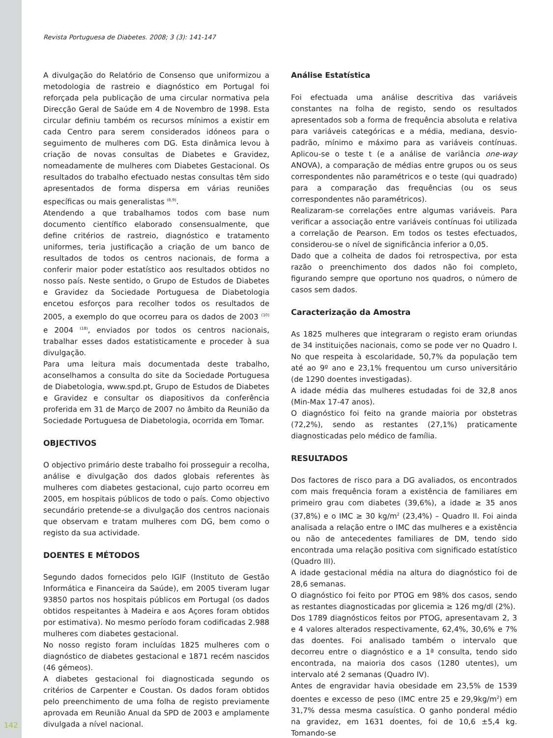Revista Portuguesa de Diabetes. 2008; 3 (3): 141-147
A divulgação do Relatório de Consenso que uniformizou a metodologia de rastreio e diagnóstico em Portugal foi reforçada pela publicação de uma circular normativa pela Direcção Geral de Saúde em 4 de Novembro de 1998. Esta circular definiu também os recursos mínimos a existir em cada Centro para serem considerados idóneos para o seguimento de mulheres com DG. Esta dinâmica levou à criação de novas consultas de Diabetes e Gravidez, nomeadamente de mulheres com Diabetes Gestacional. Os resultados do trabalho efectuado nestas consultas têm sido apresentados de forma dispersa em várias reuniões específicas ou mais generalistas <sup>(8,9)</sup>.
Atendendo a que trabalhamos todos com base num documento científico elaborado consensualmente, que define critérios de rastreio, diagnóstico e tratamento uniformes, teria justificação a criação de um banco de resultados de todos os centros nacionais, de forma a conferir maior poder estatístico aos resultados obtidos no nosso país. Neste sentido, o Grupo de Estudos de Diabetes e Gravidez da Sociedade Portuguesa de Diabetologia encetou esforços para recolher todos os resultados de 2005, a exemplo do que ocorreu para os dados de 2003 <sup>(10)</sup> e 2004 <sup>(18)</sup>, enviados por todos os centros nacionais, trabalhar esses dados estatisticamente e proceder à sua divulgação.
Para uma leitura mais documentada deste trabalho, aconselhamos a consulta do site da Sociedade Portuguesa de Diabetologia, www.spd.pt, Grupo de Estudos de Diabetes e Gravidez e consultar os diapositivos da conferência proferida em 31 de Março de 2007 no âmbito da Reunião da Sociedade Portuguesa de Diabetologia, ocorrida em Tomar.
OBJECTIVOS
O objectivo primário deste trabalho foi prosseguir a recolha, análise e divulgação dos dados globais referentes às mulheres com diabetes gestacional, cujo parto ocorreu em 2005, em hospitais públicos de todo o país. Como objectivo secundário pretende-se a divulgação dos centros nacionais que observam e tratam mulheres com DG, bem como o registo da sua actividade.
DOENTES E MÉTODOS
Segundo dados fornecidos pelo IGIF (Instituto de Gestão Informática e Financeira da Saúde), em 2005 tiveram lugar 93850 partos nos hospitais públicos em Portugal (os dados obtidos respeitantes à Madeira e aos Açores foram obtidos por estimativa). No mesmo período foram codificadas 2.988 mulheres com diabetes gestacional.
No nosso registo foram incluídas 1825 mulheres com o diagnóstico de diabetes gestacional e 1871 recém nascidos (46 gémeos).
A diabetes gestacional foi diagnosticada segundo os critérios de Carpenter e Coustan. Os dados foram obtidos pelo preenchimento de uma folha de registo previamente aprovada em Reunião Anual da SPD de 2003 e amplamente divulgada a nível nacional.
Análise Estatística
Foi efectuada uma análise descritiva das variáveis constantes na folha de registo, sendo os resultados apresentados sob a forma de frequência absoluta e relativa para variáveis categóricas e a média, mediana, desvio-padrão, mínimo e máximo para as variáveis contínuas. Aplicou-se o teste t (e a análise de variância one-way ANOVA), a comparação de médias entre grupos ou os seus correspondentes não paramétricos e o teste (qui quadrado) para a comparação das frequências (ou os seus correspondentes não paramétricos).
Realizaram-se correlações entre algumas variáveis. Para verificar a associação entre variáveis contínuas foi utilizada a correlação de Pearson. Em todos os testes efectuados, considerou-se o nível de significância inferior a 0,05.
Dado que a colheita de dados foi retrospectiva, por esta razão o preenchimento dos dados não foi completo, figurando sempre que oportuno nos quadros, o número de casos sem dados.
Caracterização da Amostra
As 1825 mulheres que integraram o registo eram oriundas de 34 instituições nacionais, como se pode ver no Quadro I. No que respeita à escolaridade, 50,7% da população tem até ao 9º ano e 23,1% frequentou um curso universitário (de 1290 doentes investigadas).
A idade média das mulheres estudadas foi de 32,8 anos (Min-Max 17-47 anos).
O diagnóstico foi feito na grande maioria por obstetras (72,2%), sendo as restantes (27,1%) praticamente diagnosticadas pelo médico de família.
RESULTADOS
Dos factores de risco para a DG avaliados, os encontrados com mais frequência foram a existência de familiares em primeiro grau com diabetes (39,6%), a idade ≥ 35 anos (37,8%) e o IMC ≥ 30 kg/m<sup>2</sup> (23,4%) – Quadro II. Foi ainda analisada a relação entre o IMC das mulheres e a existência ou não de antecedentes familiares de DM, tendo sido encontrada uma relação positiva com significado estatístico (Quadro III).
A idade gestacional média na altura do diagnóstico foi de 28,6 semanas.
O diagnóstico foi feito por PTOG em 98% dos casos, sendo as restantes diagnosticadas por glicemia ≥ 126 mg/dl (2%).
Dos 1789 diagnósticos feitos por PTOG, apresentavam 2, 3 e 4 valores alterados respectivamente, 62,4%, 30,6% e 7% das doentes. Foi analisado também o intervalo que decorreu entre o diagnóstico e a 1ª consulta, tendo sido encontrada, na maioria dos casos (1280 utentes), um intervalo até 2 semanas (Quadro IV).
Antes de engravidar havia obesidade em 23,5% de 1539 doentes e excesso de peso (IMC entre 25 e 29,9kg/m<sup>2</sup>) em 31,7% dessa mesma casuística. O ganho ponderal médio na gravidez, em 1631 doentes, foi de 10,6 ±5,4 kg. Tomando-se
142